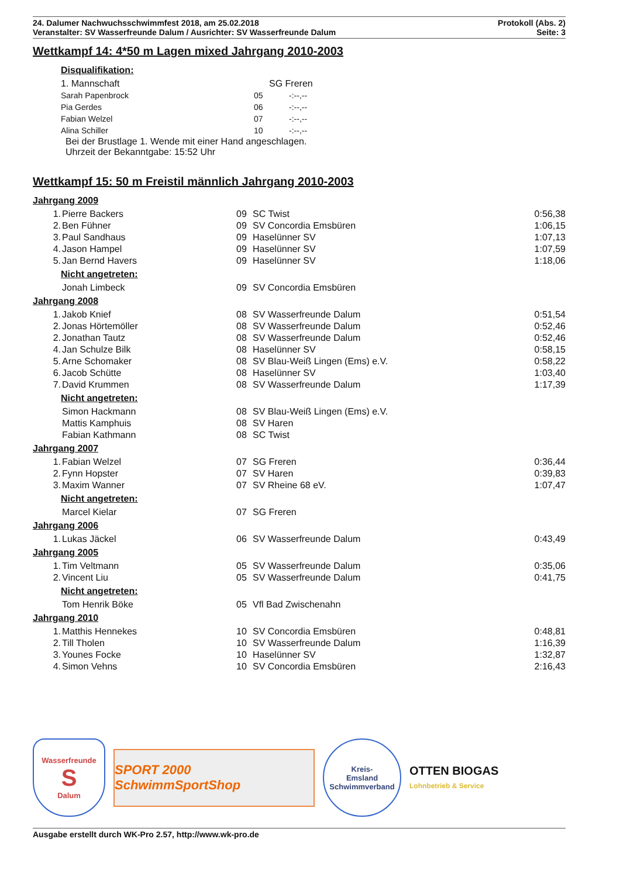24. Dalumer Nachwuchsschwimmfest 2018, am 25.02.2018 Protokoll (Abs. 2)
Veranstalter: SV Wasserfreunde Dalum / Ausrichter: SV Wasserfreunde Dalum Seite: 3
Wettkampf 14: 4*50 m Lagen mixed Jahrgang 2010-2003
Disqualifikation:
| 1. Mannschaft | SG Freren |
| Sarah Papenbrock | 05 | -:--,-- |
| Pia Gerdes | 06 | -:--,-- |
| Fabian Welzel | 07 | -:--,-- |
| Alina Schiller | 10 | -:--,-- |
Bei der Brustlage 1. Wende mit einer Hand angeschlagen.
Uhrzeit der Bekanntgabe: 15:52 Uhr
Wettkampf 15: 50 m Freistil männlich Jahrgang 2010-2003
Jahrgang 2009
| 1. | Pierre Backers | 09 | SC Twist | 0:56,38 |
| 2. | Ben Fühner | 09 | SV Concordia Emsbüren | 1:06,15 |
| 3. | Paul Sandhaus | 09 | Haselünner SV | 1:07,13 |
| 4. | Jason Hampel | 09 | Haselünner SV | 1:07,59 |
| 5. | Jan Bernd Havers | 09 | Haselünner SV | 1:18,06 |
Nicht angetreten:
| | Jonah Limbeck | 09 | SV Concordia Emsbüren | |
Jahrgang 2008
| 1. | Jakob Knief | 08 | SV Wasserfreunde Dalum | 0:51,54 |
| 2. | Jonas Hörtemöller | 08 | SV Wasserfreunde Dalum | 0:52,46 |
| 2. | Jonathan Tautz | 08 | SV Wasserfreunde Dalum | 0:52,46 |
| 4. | Jan Schulze Bilk | 08 | Haselünner SV | 0:58,15 |
| 5. | Arne Schomaker | 08 | SV Blau-Weiß Lingen (Ems) e.V. | 0:58,22 |
| 6. | Jacob Schütte | 08 | Haselünner SV | 1:03,40 |
| 7. | David Krummen | 08 | SV Wasserfreunde Dalum | 1:17,39 |
Nicht angetreten:
| | Simon Hackmann | 08 | SV Blau-Weiß Lingen (Ems) e.V. |
| | Mattis Kamphuis | 08 | SV Haren |
| | Fabian Kathmann | 08 | SC Twist |
Jahrgang 2007
| 1. | Fabian Welzel | 07 | SG Freren | 0:36,44 |
| 2. | Fynn Hopster | 07 | SV Haren | 0:39,83 |
| 3. | Maxim Wanner | 07 | SV Rheine 68 eV. | 1:07,47 |
Nicht angetreten:
| | Marcel Kielar | 07 | SG Freren |
Jahrgang 2006
| 1. | Lukas Jäckel | 06 | SV Wasserfreunde Dalum | 0:43,49 |
Jahrgang 2005
| 1. | Tim Veltmann | 05 | SV Wasserfreunde Dalum | 0:35,06 |
| 2. | Vincent Liu | 05 | SV Wasserfreunde Dalum | 0:41,75 |
Nicht angetreten:
| | Tom Henrik Böke | 05 | Vfl Bad Zwischenahn |
Jahrgang 2010
| 1. | Matthis Hennekes | 10 | SV Concordia Emsbüren | 0:48,81 |
| 2. | Till Tholen | 10 | SV Wasserfreunde Dalum | 1:16,39 |
| 3. | Younes Focke | 10 | Haselünner SV | 1:32,87 |
| 4. | Simon Vehns | 10 | SV Concordia Emsbüren | 2:16,43 |
Wasserfreunde
S
Dalum
SPORT 2000 SchwimmSportShop
Kreis-
Emsland
Schwimmverband
OTTEN BIOGAS
Lohnbetrieb & Service
Ausgabe erstellt durch WK-Pro 2.57, http://www.wk-pro.de